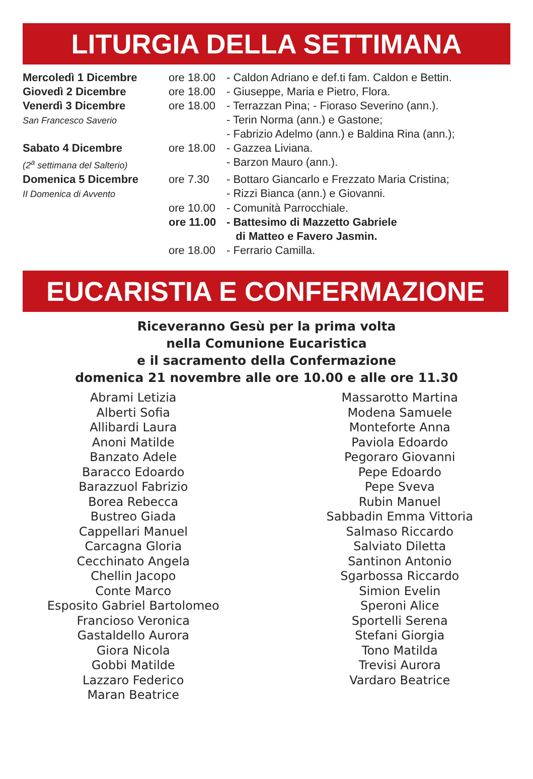LITURGIA DELLA SETTIMANA
| Mercoledì 1 Dicembre | ore 18.00 | - Caldon Adriano e def.ti fam. Caldon e Bettin. |
| Giovedì 2 Dicembre | ore 18.00 | - Giuseppe, Maria e Pietro, Flora. |
| Venerdì 3 Dicembre San Francesco Saverio | ore 18.00 | - Terrazzan Pina; - Fioraso Severino (ann.). - Terin Norma (ann.) e Gastone; - Fabrizio Adelmo (ann.) e Baldina Rina (ann.); |
| Sabato 4 Dicembre (2<sup>a</sup> settimana del Salterio) | ore 18.00 | - Gazzea Liviana. - Barzon Mauro (ann.). |
| Domenica 5 Dicembre II Domenica di Avvento | ore 7.30 | - Bottaro Giancarlo e Frezzato Maria Cristina; - Rizzi Bianca (ann.) e Giovanni. |
| | ore 10.00 | - Comunità Parrocchiale. |
| | ore 11.00 | - Battesimo di Mazzetto Gabriele di Matteo e Favero Jasmin. |
| | ore 18.00 | - Ferrario Camilla. |
EUCARISTIA E CONFERMAZIONE
Riceveranno Gesù per la prima volta
nella Comunione Eucaristica
e il sacramento della Confermazione
domenica 21 novembre alle ore 10.00 e alle ore 11.30
Abrami Letizia
Alberti Sofia
Allibardi Laura
Anoni Matilde
Banzato Adele
Baracco Edoardo
Barazzuol Fabrizio
Borea Rebecca
Bustreo Giada
Cappellari Manuel
Carcagna Gloria
Cecchinato Angela
Chellin Jacopo
Conte Marco
Esposito Gabriel Bartolomeo
Francioso Veronica
Gastaldello Aurora
Giora Nicola
Gobbi Matilde
Lazzaro Federico
Maran Beatrice
Massarotto Martina
Modena Samuele
Monteforte Anna
Paviola Edoardo
Pegoraro Giovanni
Pepe Edoardo
Pepe Sveva
Rubin Manuel
Sabbadin Emma Vittoria
Salmaso Riccardo
Salviato Diletta
Santinon Antonio
Sgarbossa Riccardo
Simion Evelin
Speroni Alice
Sportelli Serena
Stefani Giorgia
Tono Matilda
Trevisi Aurora
Vardaro Beatrice